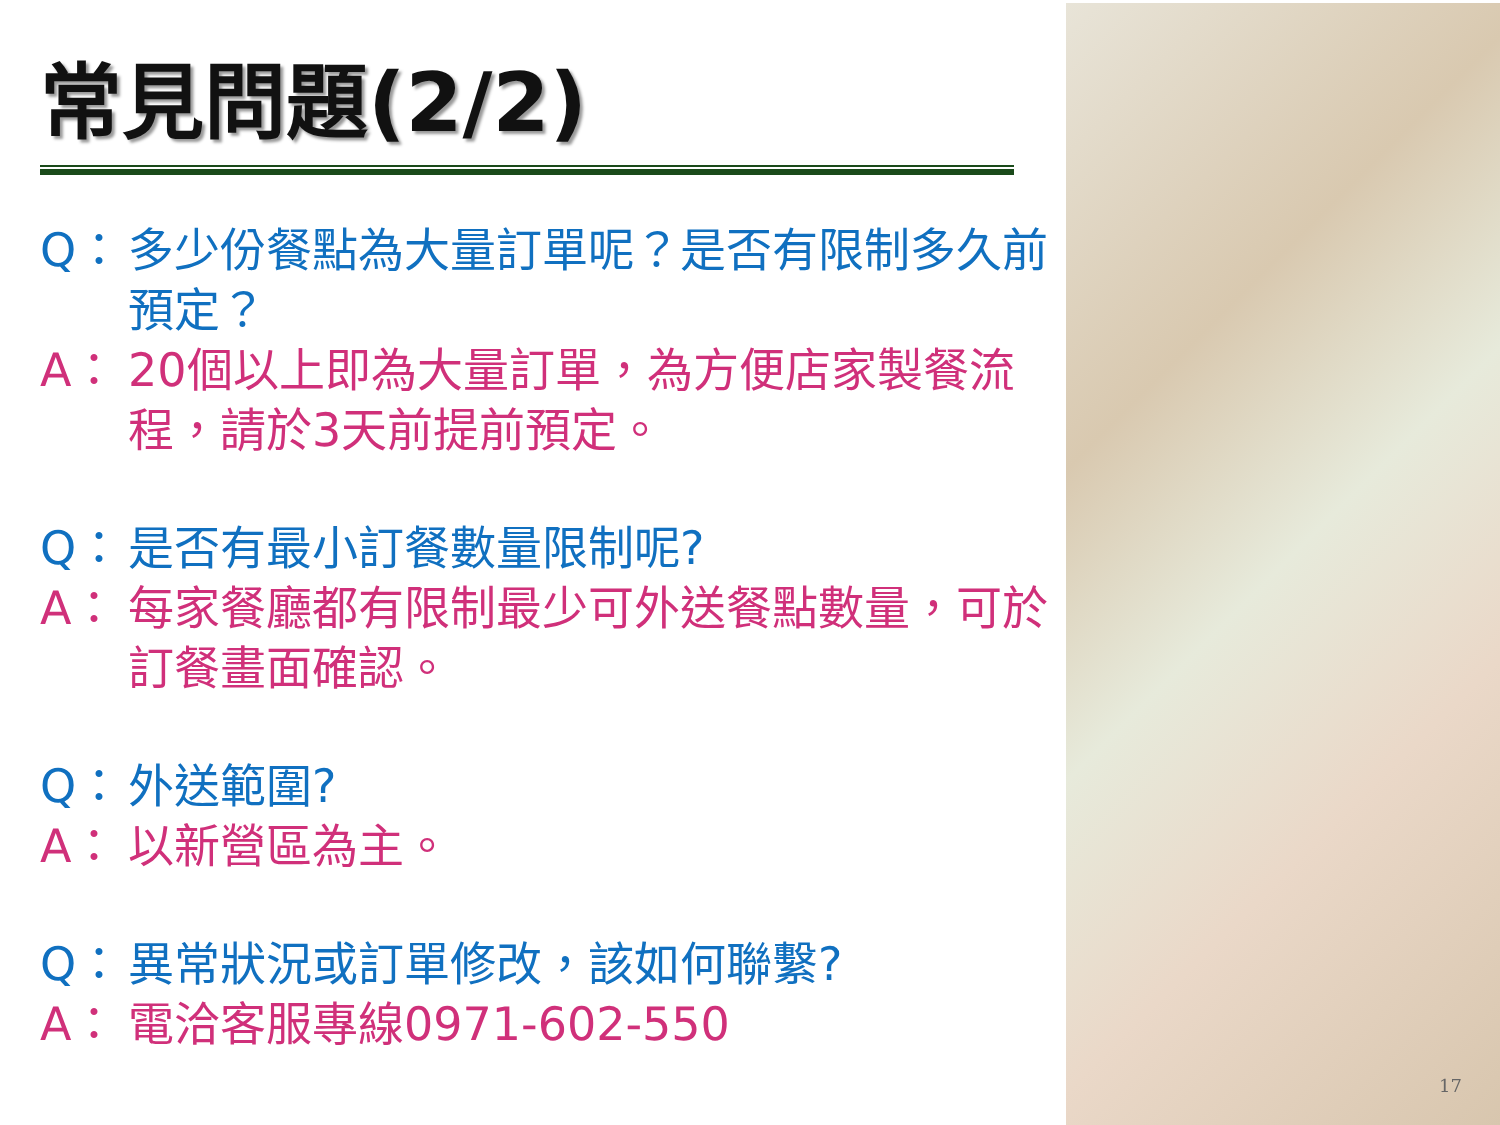常見問題(2/2)
Q： 多少份餐點為大量訂單呢？是否有限制多久前預定？
A： 20個以上即為大量訂單，為方便店家製餐流程，請於3天前提前預定。
Q： 是否有最小訂餐數量限制呢?
A： 每家餐廳都有限制最少可外送餐點數量，可於訂餐畫面確認。
Q： 外送範圍?
A： 以新營區為主。
Q： 異常狀況或訂單修改，該如何聯繫?
A： 電洽客服專線0971-602-550
17